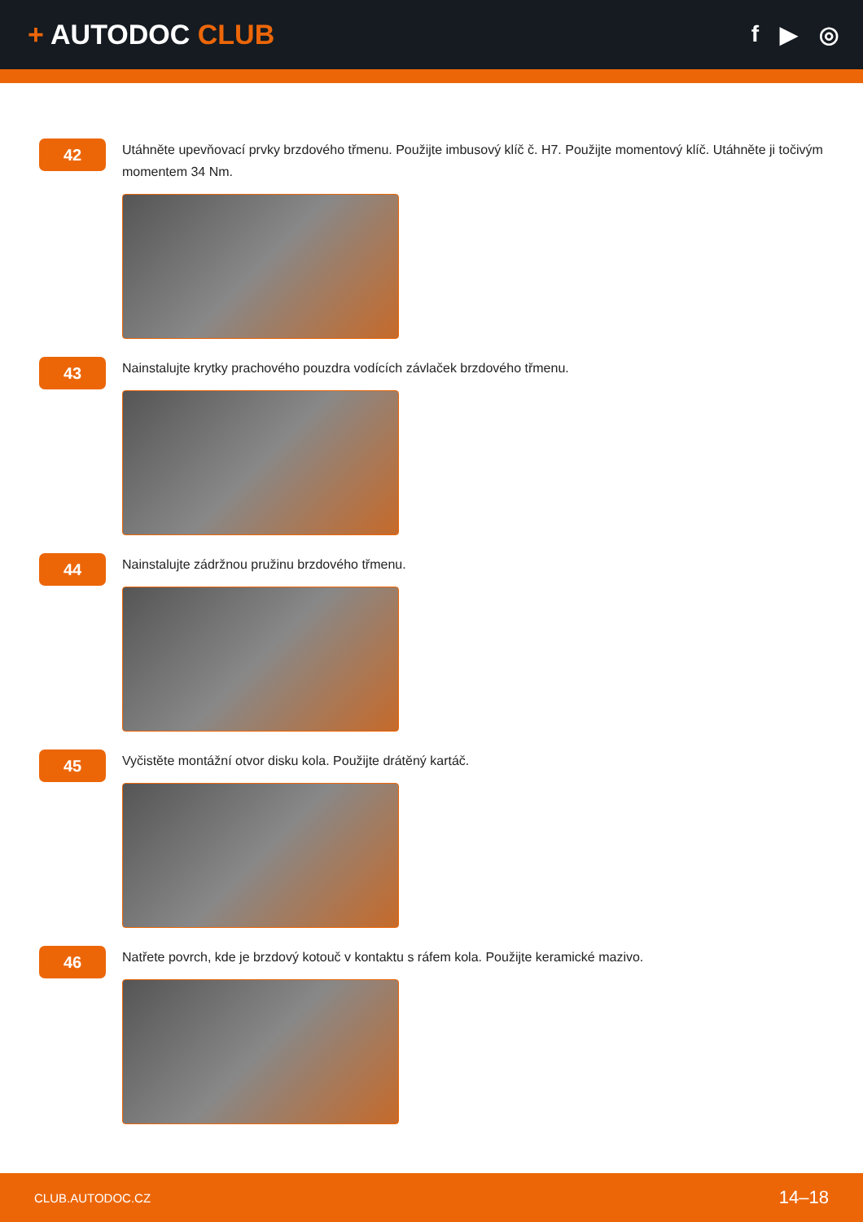+ AUTODOC CLUB
f ▶ ◎
42
Utáhněte upevňovací prvky brzdového třmenu. Použijte imbusový klíč č. H7. Použijte momentový klíč. Utáhněte ji točivým momentem 34 Nm.
43
Nainstalujte krytky prachového pouzdra vodících závlaček brzdového třmenu.
44
Nainstalujte zádržnou pružinu brzdového třmenu.
45
Vyčistěte montážní otvor disku kola. Použijte drátěný kartáč.
46
Natřete povrch, kde je brzdový kotouč v kontaktu s ráfem kola. Použijte keramické mazivo.
CLUB.AUTODOC.CZ 14–18